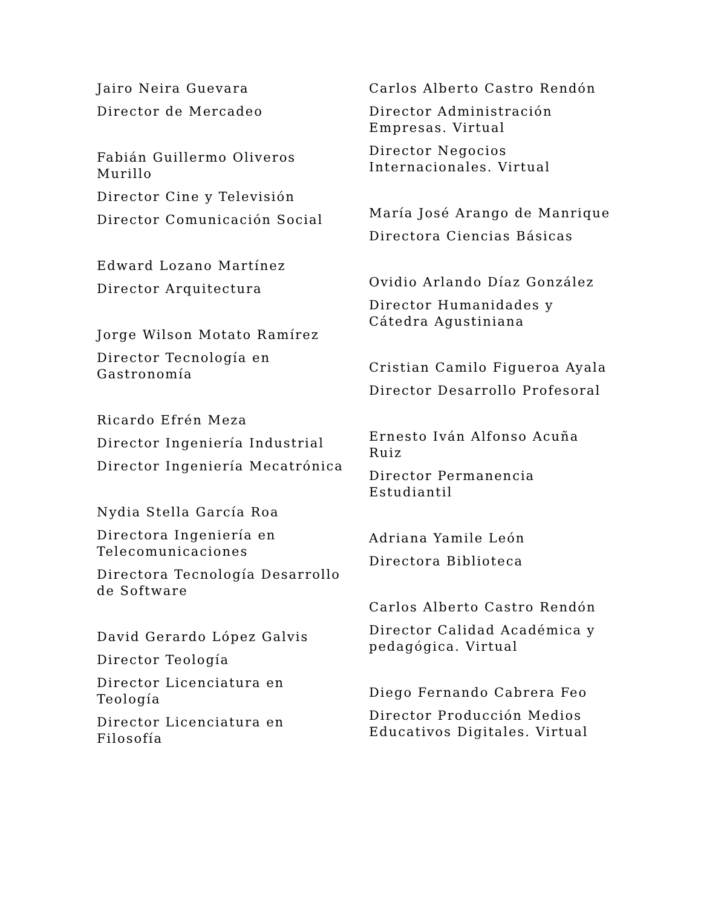Jairo Neira Guevara
Director de Mercadeo
Fabián Guillermo Oliveros Murillo
Director Cine y Televisión
Director Comunicación Social
Edward Lozano Martínez
Director Arquitectura
Jorge Wilson Motato Ramírez
Director Tecnología en Gastronomía
Ricardo Efrén Meza
Director Ingeniería Industrial
Director Ingeniería Mecatrónica
Nydia Stella García Roa
Directora Ingeniería en Telecomunicaciones
Directora Tecnología Desarrollo de Software
David Gerardo López Galvis
Director Teología
Director Licenciatura en Teología
Director Licenciatura en Filosofía
Carlos Alberto Castro Rendón
Director Administración Empresas. Virtual
Director Negocios Internacionales. Virtual
María José Arango de Manrique
Directora Ciencias Básicas
Ovidio Arlando Díaz González
Director Humanidades y Cátedra Agustiniana
Cristian Camilo Figueroa Ayala
Director Desarrollo Profesoral
Ernesto Iván Alfonso Acuña Ruiz
Director Permanencia Estudiantil
Adriana Yamile León
Directora Biblioteca
Carlos Alberto Castro Rendón
Director Calidad Académica y pedagógica. Virtual
Diego Fernando Cabrera Feo
Director Producción Medios Educativos Digitales. Virtual